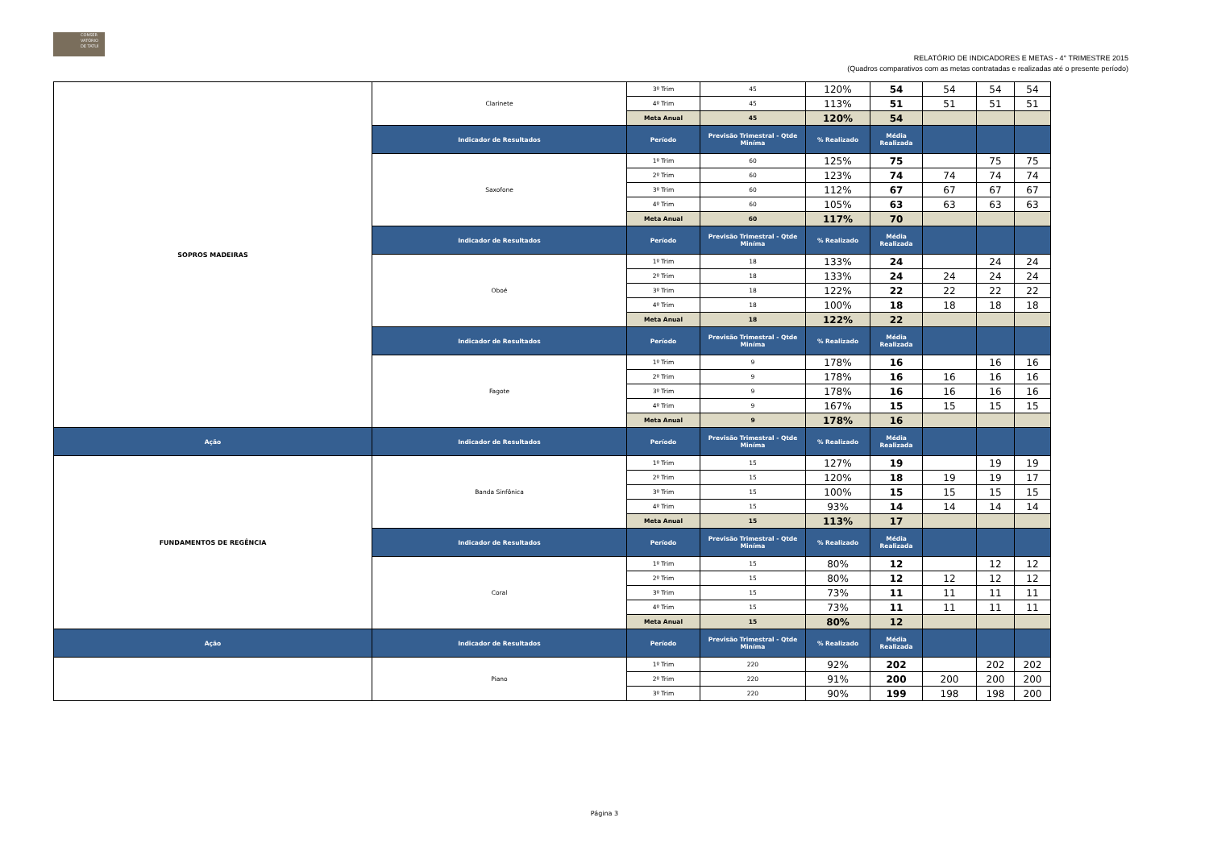CONSER
VATÓRIO
DE TATUÍ
RELATÓRIO DE INDICADORES E METAS - 4° TRIMESTRE 2015
(Quadros comparativos com as metas contratadas e realizadas até o presente período)
| SOPROS MADEIRAS | Clarinete | 3º Trim | 45 | 120% | 54 | 54 | 54 | 54 |
| | | 4º Trim | 45 | 113% | 51 | 51 | 51 | 51 |
| | | Meta Anual | 45 | 120% | 54 | | | |
| | Indicador de Resultados | Período | Previsão Trimestral - Qtde Miníma | % Realizado | Média Realizada | | | |
| | Saxofone | 1º Trim | 60 | 125% | 75 | | 75 | 75 |
| | | 2º Trim | 60 | 123% | 74 | 74 | 74 | 74 |
| | | 3º Trim | 60 | 112% | 67 | 67 | 67 | 67 |
| | | 4º Trim | 60 | 105% | 63 | 63 | 63 | 63 |
| | | Meta Anual | 60 | 117% | 70 | | | |
| | Indicador de Resultados | Período | Previsão Trimestral - Qtde Miníma | % Realizado | Média Realizada | | | |
| | Oboé | 1º Trim | 18 | 133% | 24 | | 24 | 24 |
| | | 2º Trim | 18 | 133% | 24 | 24 | 24 | 24 |
| | | 3º Trim | 18 | 122% | 22 | 22 | 22 | 22 |
| | | 4º Trim | 18 | 100% | 18 | 18 | 18 | 18 |
| | | Meta Anual | 18 | 122% | 22 | | | |
| | Indicador de Resultados | Período | Previsão Trimestral - Qtde Miníma | % Realizado | Média Realizada | | | |
| | Fagote | 1º Trim | 9 | 178% | 16 | | 16 | 16 |
| | | 2º Trim | 9 | 178% | 16 | 16 | 16 | 16 |
| | | 3º Trim | 9 | 178% | 16 | 16 | 16 | 16 |
| | | 4º Trim | 9 | 167% | 15 | 15 | 15 | 15 |
| | | Meta Anual | 9 | 178% | 16 | | | |
| Ação | Indicador de Resultados | Período | Previsão Trimestral - Qtde Miníma | % Realizado | Média Realizada | | | |
| FUNDAMENTOS DE REGÊNCIA | Banda Sinfônica | 1º Trim | 15 | 127% | 19 | | 19 | 19 |
| | | 2º Trim | 15 | 120% | 18 | 19 | 19 | 17 |
| | | 3º Trim | 15 | 100% | 15 | 15 | 15 | 15 |
| | | 4º Trim | 15 | 93% | 14 | 14 | 14 | 14 |
| | | Meta Anual | 15 | 113% | 17 | | | |
| | Indicador de Resultados | Período | Previsão Trimestral - Qtde Miníma | % Realizado | Média Realizada | | | |
| | Coral | 1º Trim | 15 | 80% | 12 | | 12 | 12 |
| | | 2º Trim | 15 | 80% | 12 | 12 | 12 | 12 |
| | | 3º Trim | 15 | 73% | 11 | 11 | 11 | 11 |
| | | 4º Trim | 15 | 73% | 11 | 11 | 11 | 11 |
| | | Meta Anual | 15 | 80% | 12 | | | |
| Ação | Indicador de Resultados | Período | Previsão Trimestral - Qtde Miníma | % Realizado | Média Realizada | | | |
| | Piano | 1º Trim | 220 | 92% | 202 | | 202 | 202 |
| | | 2º Trim | 220 | 91% | 200 | 200 | 200 | 200 |
| | | 3º Trim | 220 | 90% | 199 | 198 | 198 | 200 |
Página 3